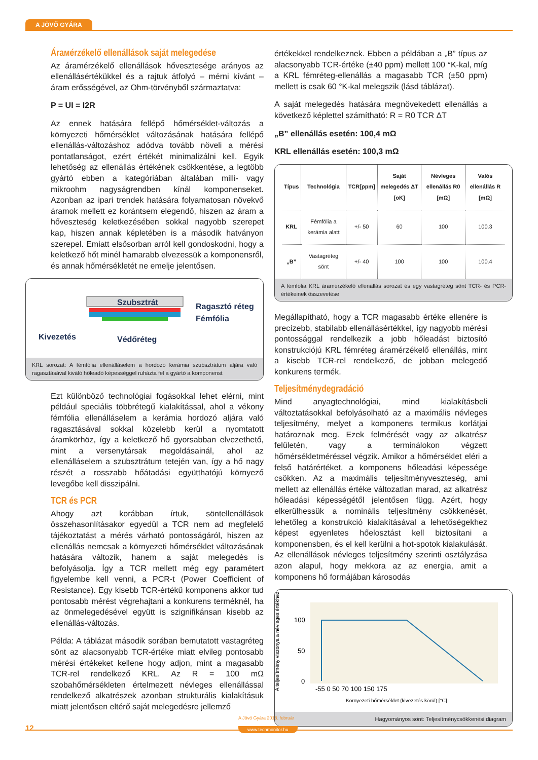A JÖVŐ GYÁRA
Árамérzékelő ellenállások saját melegedése
Az áramérzékelő ellenállások hővesztesége arányos az ellenállásértékükkel és a rajtuk átfolyó – mérni kívánt – áram erősségével, az Ohm-törvényből származtatva:
P = UI = I2R
Az ennek hatására fellépő hőmérséklet-változás a környezeti hőmérséklet változásának hatására fellépő ellenállás-változáshoz adódva tovább növeli a mérési pontatlanságot, ezért értékét minimalizálni kell. Egyik lehetőség az ellenállás értékének csökkentése, a legtöbb gyártó ebben a kategóriában általában milli- vagy mikroohm nagyságrendben kínál komponenseket. Azonban az ipari trendek hatására folyamatosan növekvő áramok mellett ez korántsem elegendő, hiszen az áram a hőveszteség keletkezésében sokkal nagyobb szerepet kap, hiszen annak képletében is a második hatványon szerepel. Emiatt elsősorban arról kell gondoskodni, hogy a keletkező hőt minél hamarabb elvezessük a komponensről, és annak hőmérsékletét ne emelje jelentősen.
Szubsztrát
Ragasztó réteg
Fémfólia
Kivezetés
Védőréteg
KRL sorozat: A fémfólia ellenálláselem a hordozó kerámia szubsztrátum aljára való ragasztásával kiváló hőleadó képességgel ruházta fel a gyártó a komponenst
Ezt különböző technológiai fogásokkal lehet elérni, mint például speciális többrétegű kialakítással, ahol a vékony fémfólia ellenálláselem a kerámia hordozó aljára való ragasztásával sokkal közelebb kerül a nyomtatott áramkörhöz, így a keletkező hő gyorsabban elvezethető, mint a versenytársak megoldásainál, ahol az ellenálláselem a szubsztrátum tetején van, így a hő nagy részét a rosszabb hőátadási együtthatójú környező levegőbe kell disszipálni.
TCR és PCR
Ahogy azt korábban írtuk, söntellenállások összehasonlításakor egyedül a TCR nem ad megfelelő tájékoztatást a mérés várható pontosságáról, hiszen az ellenállás nemcsak a környezeti hőmérséklet változásának hatására változik, hanem a saját melegedés is befolyásolja. Így a TCR mellett még egy paramétert figyelembe kell venni, a PCR-t (Power Coefficient of Resistance). Egy kisebb TCR-értékű komponens akkor tud pontosabb mérést végrehajtani a konkurens terméknél, ha az önmelegedésével együtt is szignifikánsan kisebb az ellenállás-változás.
Példa: A táblázat második sorában bemutatott vastagréteg sönt az alacsonyabb TCR-értéke miatt elvileg pontosabb mérési értékeket kellene hogy adjon, mint a magasabb TCR-rel rendelkező KRL. Az R = 100 mΩ szobahőmérsékleten értelmezett névleges ellenállással rendelkező alkatrészek azonban strukturális kialakításuk miatt jelentősen eltérő saját melegedésre jellemző
értékekkel rendelkeznek. Ebben a példában a „B” típus az alacsonyabb TCR-értéke (±40 ppm) mellett 100 °K-kal, míg a KRL fémréteg-ellenállás a magasabb TCR (±50 ppm) mellett is csak 60 °K-kal melegszik (lásd táblázat).
A saját melegedés hatására megnövekedett ellenállás a következő képlettel számítható: R = R0 TCR ΔT
„B” ellenállás esetén: 100,4 mΩ
KRL ellenállás esetén: 100,3 mΩ
| Típus | Technológia | TCR[ppm] | Saját melegedés ΔT [oK] | Névleges ellenállás R0 [mΩ] | Valós ellenállás R [mΩ] |
| --- | --- | --- | --- | --- | --- |
| KRL | Fémfólia a kerámia alatt | +/- 50 | 60 | 100 | 100.3 |
| „B” | Vastagréteg sönt | +/- 40 | 100 | 100 | 100.4 |
A fémfólia KRL áramérzékelő ellenállás sorozat és egy vastagréteg sönt TCR- és PCR-értékeinek összevetése
Megállapítható, hogy a TCR magasabb értéke ellenére is precízebb, stabilabb ellenállásértékkel, így nagyobb mérési pontossággal rendelkezik a jobb hőleadást biztosító konstrukciójú KRL fémréteg áramérzékelő ellenállás, mint a kisebb TCR-rel rendelkező, de jobban melegedő konkurens termék.
Teljesítménydegradáció
Mind anyagtechnológiai, mind kialakításbeli változtatásokkal befolyásolható az a maximális névleges teljesítmény, melyet a komponens termikus korlátjai határoznak meg. Ezek felmérését vagy az alkatrész felületén, vagy a terminálokon végzett hőmérsékletméréssel végzik. Amikor a hőmérséklet eléri a felső határértéket, a komponens hőleadási képessége csökken. Az a maximális teljesítményveszteség, ami mellett az ellenállás értéke változatlan marad, az alkatrész hőleadási képességétől jelentősen függ. Azért, hogy elkerülhessük a nominális teljesítmény csökkenését, lehetőleg a konstrukció kialakításával a lehetőségekhez képest egyenletes hőelosztást kell biztosítani a komponensben, és el kell kerülni a hot-spotok kialakulását. Az ellenállások névleges teljesítmény szerinti osztályzása azon alapul, hogy mekkora az az energia, amit a komponens hő formájában károsodás
A teljesítmény viszonya a névleges értékhez [%]
100
50
0
-55 0 50 70 100 150 175
Környezeti hőmérséklet (kivezetés körül) [°C]
Hagyományos sönt: Teljesítménycsökkenési diagram
12
A Jövő Gyára 2018. február
www.techmonitor.hu